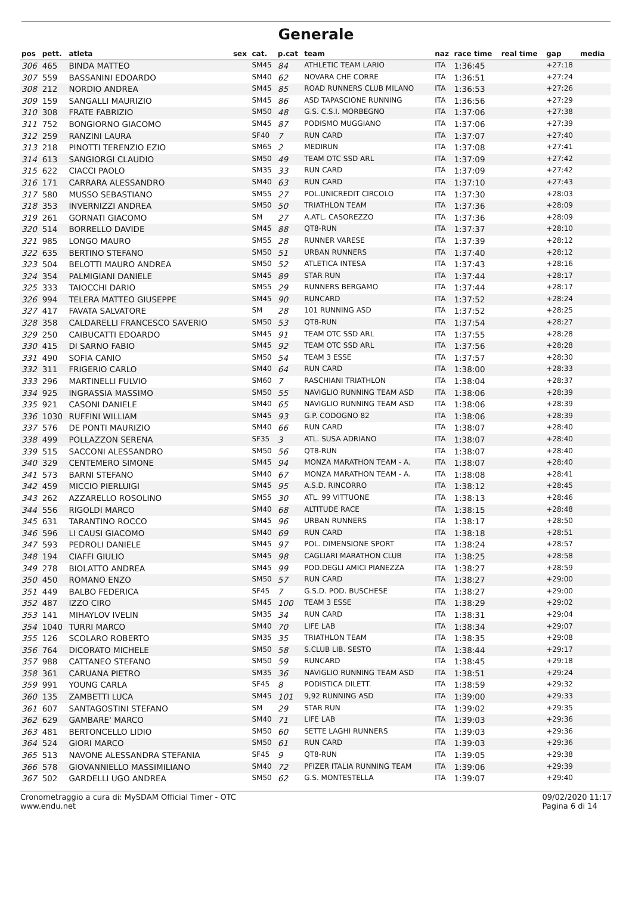Generale
| pos | pett. | atleta | sex | cat. | p.cat | team | naz | race time | real time | gap | media |
| --- | --- | --- | --- | --- | --- | --- | --- | --- | --- | --- | --- |
| 306 | 465 | BINDA MATTEO | | SM45 | 84 | ATHLETIC TEAM LARIO | ITA | 1:36:45 | | +27:18 | |
| 307 | 559 | BASSANINI EDOARDO | | SM40 | 62 | NOVARA CHE CORRE | ITA | 1:36:51 | | +27:24 | |
| 308 | 212 | NORDIO ANDREA | | SM45 | 85 | ROAD RUNNERS CLUB MILANO | ITA | 1:36:53 | | +27:26 | |
| 309 | 159 | SANGALLI MAURIZIO | | SM45 | 86 | ASD TAPASCIONE RUNNING | ITA | 1:36:56 | | +27:29 | |
| 310 | 308 | FRATE FABRIZIO | | SM50 | 48 | G.S. C.S.I. MORBEGNO | ITA | 1:37:06 | | +27:38 | |
| 311 | 752 | BONGIORNO GIACOMO | | SM45 | 87 | PODISMO MUGGIANO | ITA | 1:37:06 | | +27:39 | |
| 312 | 259 | RANZINI LAURA | | SF40 | 7 | RUN CARD | ITA | 1:37:07 | | +27:40 | |
| 313 | 218 | PINOTTI TERENZIO EZIO | | SM65 | 2 | MEDIRUN | ITA | 1:37:08 | | +27:41 | |
| 314 | 613 | SANGIORGI CLAUDIO | | SM50 | 49 | TEAM OTC SSD ARL | ITA | 1:37:09 | | +27:42 | |
| 315 | 622 | CIACCI PAOLO | | SM35 | 33 | RUN CARD | ITA | 1:37:09 | | +27:42 | |
| 316 | 171 | CARRARA ALESSANDRO | | SM40 | 63 | RUN CARD | ITA | 1:37:10 | | +27:43 | |
| 317 | 580 | MUSSO SEBASTIANO | | SM55 | 27 | POL.UNICREDIT CIRCOLO | ITA | 1:37:30 | | +28:03 | |
| 318 | 353 | INVERNIZZI ANDREA | | SM50 | 50 | TRIATHLON TEAM | ITA | 1:37:36 | | +28:09 | |
| 319 | 261 | GORNATI GIACOMO | | SM | 27 | A.ATL. CASOREZZO | ITA | 1:37:36 | | +28:09 | |
| 320 | 514 | BORRELLO DAVIDE | | SM45 | 88 | QT8-RUN | ITA | 1:37:37 | | +28:10 | |
| 321 | 985 | LONGO MAURO | | SM55 | 28 | RUNNER VARESE | ITA | 1:37:39 | | +28:12 | |
| 322 | 635 | BERTINO STEFANO | | SM50 | 51 | URBAN RUNNERS | ITA | 1:37:40 | | +28:12 | |
| 323 | 504 | BELOTTI MAURO ANDREA | | SM50 | 52 | ATLETICA INTESA | ITA | 1:37:43 | | +28:16 | |
| 324 | 354 | PALMIGIANI DANIELE | | SM45 | 89 | STAR RUN | ITA | 1:37:44 | | +28:17 | |
| 325 | 333 | TAIOCCHI DARIO | | SM55 | 29 | RUNNERS BERGAMO | ITA | 1:37:44 | | +28:17 | |
| 326 | 994 | TELERA MATTEO GIUSEPPE | | SM45 | 90 | RUNCARD | ITA | 1:37:52 | | +28:24 | |
| 327 | 417 | FAVATA SALVATORE | | SM | 28 | 101 RUNNING ASD | ITA | 1:37:52 | | +28:25 | |
| 328 | 358 | CALDARELLI FRANCESCO SAVERIO | | SM50 | 53 | QT8-RUN | ITA | 1:37:54 | | +28:27 | |
| 329 | 250 | CAIBUCATTI EDOARDO | | SM45 | 91 | TEAM OTC SSD ARL | ITA | 1:37:55 | | +28:28 | |
| 330 | 415 | DI SARNO FABIO | | SM45 | 92 | TEAM OTC SSD ARL | ITA | 1:37:56 | | +28:28 | |
| 331 | 490 | SOFIA CANIO | | SM50 | 54 | TEAM 3 ESSE | ITA | 1:37:57 | | +28:30 | |
| 332 | 311 | FRIGERIO CARLO | | SM40 | 64 | RUN CARD | ITA | 1:38:00 | | +28:33 | |
| 333 | 296 | MARTINELLI FULVIO | | SM60 | 7 | RASCHIANI TRIATHLON | ITA | 1:38:04 | | +28:37 | |
| 334 | 925 | INGRASSIA MASSIMO | | SM50 | 55 | NAVIGLIO RUNNING TEAM ASD | ITA | 1:38:06 | | +28:39 | |
| 335 | 921 | CASONI DANIELE | | SM40 | 65 | NAVIGLIO RUNNING TEAM ASD | ITA | 1:38:06 | | +28:39 | |
| 336 | 1030 | RUFFINI WILLIAM | | SM45 | 93 | G.P. CODOGNO 82 | ITA | 1:38:06 | | +28:39 | |
| 337 | 576 | DE PONTI MAURIZIO | | SM40 | 66 | RUN CARD | ITA | 1:38:07 | | +28:40 | |
| 338 | 499 | POLLAZZON SERENA | | SF35 | 3 | ATL. SUSA ADRIANO | ITA | 1:38:07 | | +28:40 | |
| 339 | 515 | SACCONI ALESSANDRO | | SM50 | 56 | QT8-RUN | ITA | 1:38:07 | | +28:40 | |
| 340 | 329 | CENTEMERO SIMONE | | SM45 | 94 | MONZA MARATHON TEAM - A. | ITA | 1:38:07 | | +28:40 | |
| 341 | 573 | BARNI STEFANO | | SM40 | 67 | MONZA MARATHON TEAM - A. | ITA | 1:38:08 | | +28:41 | |
| 342 | 459 | MICCIO PIERLUIGI | | SM45 | 95 | A.S.D. RINCORRO | ITA | 1:38:12 | | +28:45 | |
| 343 | 262 | AZZARELLO ROSOLINO | | SM55 | 30 | ATL. 99 VITTUONE | ITA | 1:38:13 | | +28:46 | |
| 344 | 556 | RIGOLDI MARCO | | SM40 | 68 | ALTITUDE RACE | ITA | 1:38:15 | | +28:48 | |
| 345 | 631 | TARANTINO ROCCO | | SM45 | 96 | URBAN RUNNERS | ITA | 1:38:17 | | +28:50 | |
| 346 | 596 | LI CAUSI GIACOMO | | SM40 | 69 | RUN CARD | ITA | 1:38:18 | | +28:51 | |
| 347 | 593 | PEDROLI DANIELE | | SM45 | 97 | POL. DIMENSIONE SPORT | ITA | 1:38:24 | | +28:57 | |
| 348 | 194 | CIAFFI GIULIO | | SM45 | 98 | CAGLIARI MARATHON CLUB | ITA | 1:38:25 | | +28:58 | |
| 349 | 278 | BIOLATTO ANDREA | | SM45 | 99 | POD.DEGLI AMICI PIANEZZA | ITA | 1:38:27 | | +28:59 | |
| 350 | 450 | ROMANO ENZO | | SM50 | 57 | RUN CARD | ITA | 1:38:27 | | +29:00 | |
| 351 | 449 | BALBO FEDERICA | | SF45 | 7 | G.S.D. POD. BUSCHESE | ITA | 1:38:27 | | +29:00 | |
| 352 | 487 | IZZO CIRO | | SM45 | 100 | TEAM 3 ESSE | ITA | 1:38:29 | | +29:02 | |
| 353 | 141 | MIHAYLOV IVELIN | | SM35 | 34 | RUN CARD | ITA | 1:38:31 | | +29:04 | |
| 354 | 1040 | TURRI MARCO | | SM40 | 70 | LIFE LAB | ITA | 1:38:34 | | +29:07 | |
| 355 | 126 | SCOLARO ROBERTO | | SM35 | 35 | TRIATHLON TEAM | ITA | 1:38:35 | | +29:08 | |
| 356 | 764 | DICORATO MICHELE | | SM50 | 58 | S.CLUB LIB. SESTO | ITA | 1:38:44 | | +29:17 | |
| 357 | 988 | CATTANEO STEFANO | | SM50 | 59 | RUNCARD | ITA | 1:38:45 | | +29:18 | |
| 358 | 361 | CARUANA PIETRO | | SM35 | 36 | NAVIGLIO RUNNING TEAM ASD | ITA | 1:38:51 | | +29:24 | |
| 359 | 991 | YOUNG CARLA | | SF45 | 8 | PODISTICA DILETT. | ITA | 1:38:59 | | +29:32 | |
| 360 | 135 | ZAMBETTI LUCA | | SM45 | 101 | 9,92 RUNNING ASD | ITA | 1:39:00 | | +29:33 | |
| 361 | 607 | SANTAGOSTINI STEFANO | | SM | 29 | STAR RUN | ITA | 1:39:02 | | +29:35 | |
| 362 | 629 | GAMBARE' MARCO | | SM40 | 71 | LIFE LAB | ITA | 1:39:03 | | +29:36 | |
| 363 | 481 | BERTONCELLO LIDIO | | SM50 | 60 | SETTE LAGHI RUNNERS | ITA | 1:39:03 | | +29:36 | |
| 364 | 524 | GIORI MARCO | | SM50 | 61 | RUN CARD | ITA | 1:39:03 | | +29:36 | |
| 365 | 513 | NAVONE ALESSANDRA STEFANIA | | SF45 | 9 | QT8-RUN | ITA | 1:39:05 | | +29:38 | |
| 366 | 578 | GIOVANNIELLO MASSIMILIANO | | SM40 | 72 | PFIZER ITALIA RUNNING TEAM | ITA | 1:39:06 | | +29:39 | |
| 367 | 502 | GARDELLI UGO ANDREA | | SM50 | 62 | G.S. MONTESTELLA | ITA | 1:39:07 | | +29:40 | |
Cronometraggio a cura di: MySDAM Official Timer - OTC
www.endu.net
09/02/2020 11:17
Pagina 6 di 14